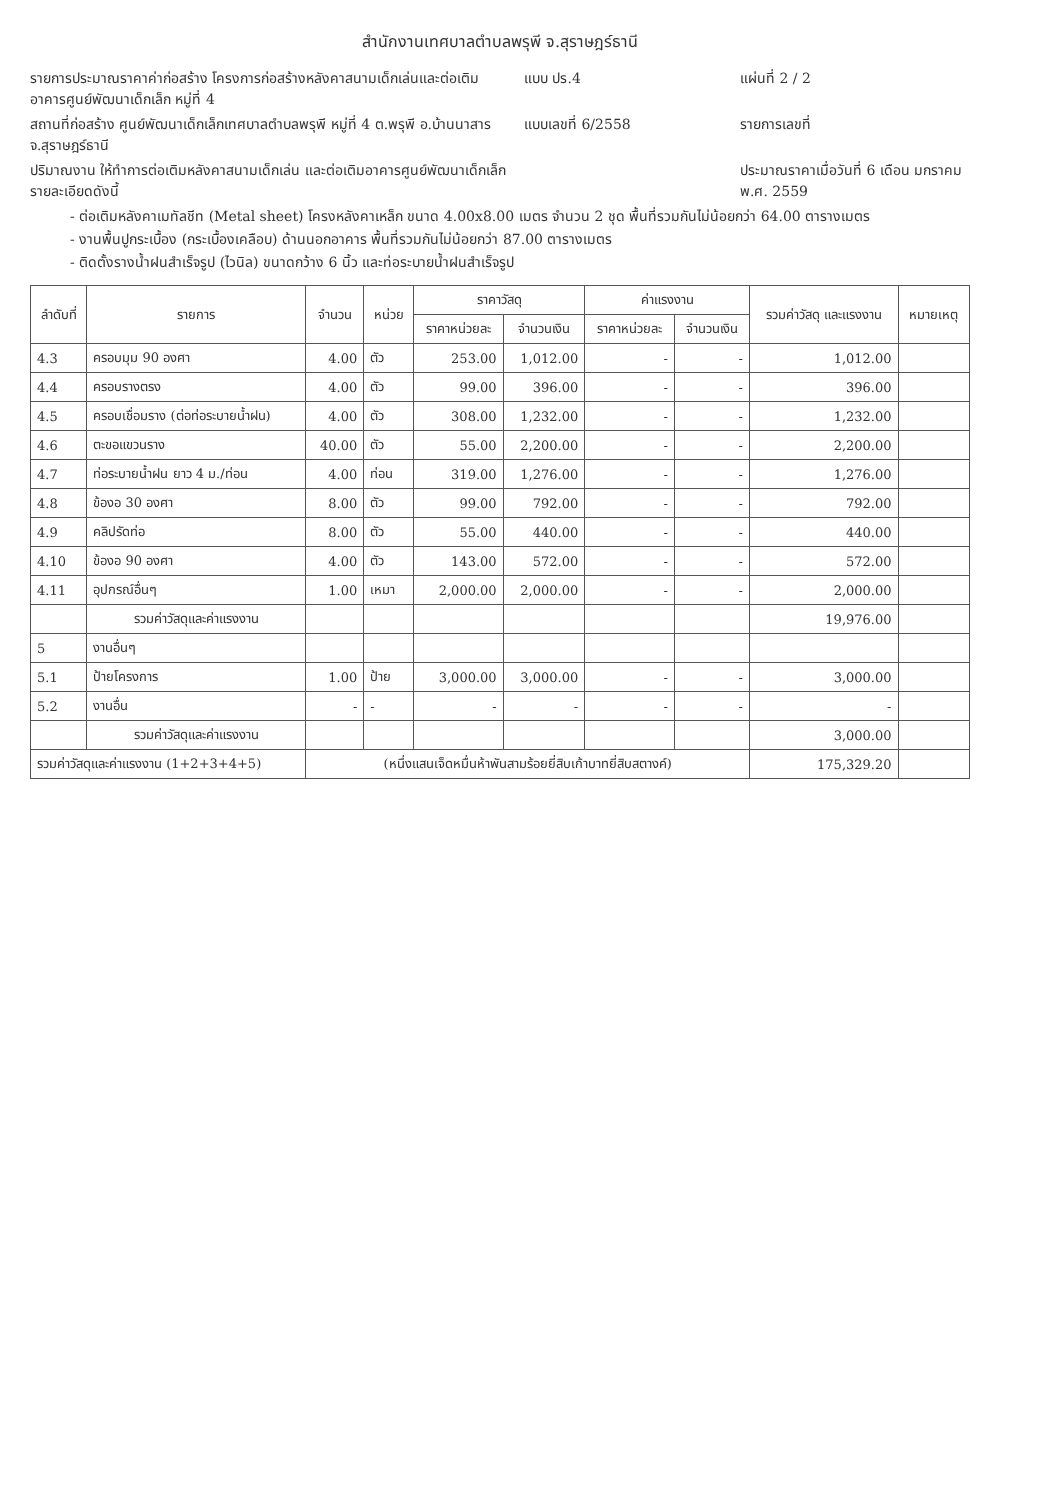สำนักงานเทศบาลตำบลพรุพี จ.สุราษฎร์ธานี
รายการประมาณราคาค่าก่อสร้าง โครงการก่อสร้างหลังคาสนามเด็กเล่นและต่อเติมอาคารศูนย์พัฒนาเด็กเล็ก หมู่ที่ 4
แบบ ปร.4
แผ่นที่ 2 / 2
สถานที่ก่อสร้าง ศูนย์พัฒนาเด็กเล็กเทศบาลตำบลพรุพี หมู่ที่ 4 ต.พรุพี อ.บ้านนาสาร จ.สุราษฎร์ธานี
แบบเลขที่ 6/2558
รายการเลขที่
ปริมาณงาน ให้ทำการต่อเติมหลังคาสนามเด็กเล่น และต่อเติมอาคารศูนย์พัฒนาเด็กเล็ก รายละเอียดดังนี้
ประมาณราคาเมื่อวันที่ 6 เดือน มกราคม พ.ศ. 2559
- ต่อเติมหลังคาเมทัลชีท (Metal sheet) โครงหลังคาเหล็ก ขนาด 4.00x8.00 เมตร จำนวน 2 ชุด พื้นที่รวมกันไม่น้อยกว่า 64.00 ตารางเมตร
- งานพื้นปูกระเบื้อง (กระเบื้องเคลือบ) ด้านนอกอาคาร พื้นที่รวมกันไม่น้อยกว่า 87.00 ตารางเมตร
- ติดตั้งรางน้ำฝนสำเร็จรูป (ไวนิล) ขนาดกว้าง 6 นิ้ว และท่อระบายน้ำฝนสำเร็จรูป
| ลำดับที่ | รายการ | จำนวน | หน่วย | ราคาวัสดุ | | ค่าแรงงาน | | รวมค่าวัสดุ และแรงงาน | หมายเหตุ |
| --- | --- | --- | --- | --- | --- | --- | --- | --- | --- |
| | | | | ราคาหน่วยละ | จำนวนเงิน | ราคาหน่วยละ | จำนวนเงิน | | |
| 4.3 | ครอบมุม 90 องศา | 4.00 | ตัว | 253.00 | 1,012.00 | - | - | 1,012.00 | |
| 4.4 | ครอบรางตรง | 4.00 | ตัว | 99.00 | 396.00 | - | - | 396.00 | |
| 4.5 | ครอบเชื่อมราง (ต่อท่อระบายน้ำฝน) | 4.00 | ตัว | 308.00 | 1,232.00 | - | - | 1,232.00 | |
| 4.6 | ตะขอแขวนราง | 40.00 | ตัว | 55.00 | 2,200.00 | - | - | 2,200.00 | |
| 4.7 | ท่อระบายน้ำฝน ยาว 4 ม./ท่อน | 4.00 | ท่อน | 319.00 | 1,276.00 | - | - | 1,276.00 | |
| 4.8 | ข้องอ 30 องศา | 8.00 | ตัว | 99.00 | 792.00 | - | - | 792.00 | |
| 4.9 | คลิปรัดท่อ | 8.00 | ตัว | 55.00 | 440.00 | - | - | 440.00 | |
| 4.10 | ข้องอ 90 องศา | 4.00 | ตัว | 143.00 | 572.00 | - | - | 572.00 | |
| 4.11 | อุปกรณ์อื่นๆ | 1.00 | เหมา | 2,000.00 | 2,000.00 | - | - | 2,000.00 | |
| | รวมค่าวัสดุและค่าแรงงาน | | | | | | | 19,976.00 | |
| 5 | งานอื่นๆ | | | | | | | | |
| 5.1 | ป้ายโครงการ | 1.00 | ป้าย | 3,000.00 | 3,000.00 | - | - | 3,000.00 | |
| 5.2 | งานอื่น | - | - | - | - | - | - | - | |
| | รวมค่าวัสดุและค่าแรงงาน | | | | | | | 3,000.00 | |
| รวมค่าวัสดุและค่าแรงงาน (1+2+3+4+5) | | (หนึ่งแสนเจ็ดหมื่นห้าพันสามร้อยยี่สิบเก้าบาทยี่สิบสตางค์) | | | | | | 175,329.20 | |